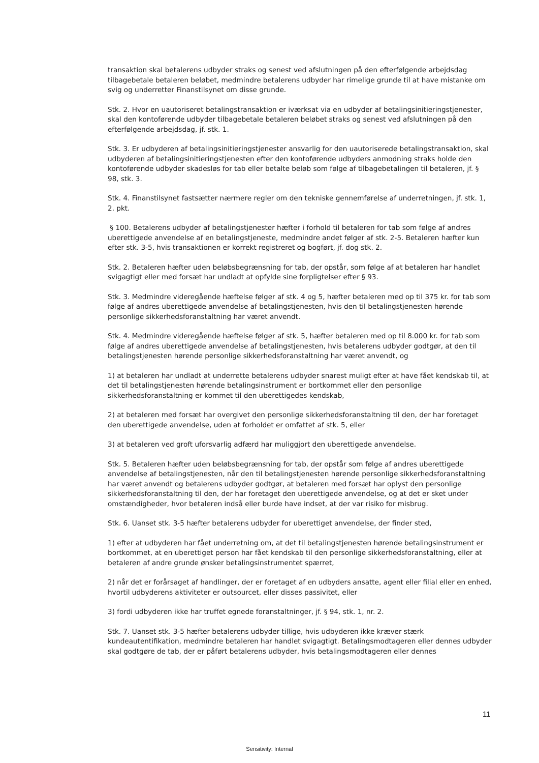transaktion skal betalerens udbyder straks og senest ved afslutningen på den efterfølgende arbejdsdag tilbagebetale betaleren beløbet, medmindre betalerens udbyder har rimelige grunde til at have mistanke om svig og underretter Finanstilsynet om disse grunde.
Stk. 2. Hvor en uautoriseret betalingstransaktion er iværksat via en udbyder af betalingsinitieringstjenester, skal den kontoførende udbyder tilbagebetale betaleren beløbet straks og senest ved afslutningen på den efterfølgende arbejdsdag, jf. stk. 1.
Stk. 3. Er udbyderen af betalingsinitieringstjenester ansvarlig for den uautoriserede betalingstransaktion, skal udbyderen af betalingsinitieringstjenesten efter den kontoførende udbyders anmodning straks holde den kontoførende udbyder skadesløs for tab eller betalte beløb som følge af tilbagebetalingen til betaleren, jf. § 98, stk. 3.
Stk. 4. Finanstilsynet fastsætter nærmere regler om den tekniske gennemførelse af underretningen, jf. stk. 1, 2. pkt.
§ 100. Betalerens udbyder af betalingstjenester hæfter i forhold til betaleren for tab som følge af andres uberettigede anvendelse af en betalingstjeneste, medmindre andet følger af stk. 2-5. Betaleren hæfter kun efter stk. 3-5, hvis transaktionen er korrekt registreret og bogført, jf. dog stk. 2.
Stk. 2. Betaleren hæfter uden beløbsbegrænsning for tab, der opstår, som følge af at betaleren har handlet svigagtigt eller med forsæt har undladt at opfylde sine forpligtelser efter § 93.
Stk. 3. Medmindre videregående hæftelse følger af stk. 4 og 5, hæfter betaleren med op til 375 kr. for tab som følge af andres uberettigede anvendelse af betalingstjenesten, hvis den til betalingstjenesten hørende personlige sikkerhedsforanstaltning har været anvendt.
Stk. 4. Medmindre videregående hæftelse følger af stk. 5, hæfter betaleren med op til 8.000 kr. for tab som følge af andres uberettigede anvendelse af betalingstjenesten, hvis betalerens udbyder godtgør, at den til betalingstjenesten hørende personlige sikkerhedsforanstaltning har været anvendt, og
1) at betaleren har undladt at underrette betalerens udbyder snarest muligt efter at have fået kendskab til, at det til betalingstjenesten hørende betalingsinstrument er bortkommet eller den personlige sikkerhedsforanstaltning er kommet til den uberettigedes kendskab,
2) at betaleren med forsæt har overgivet den personlige sikkerhedsforanstaltning til den, der har foretaget den uberettigede anvendelse, uden at forholdet er omfattet af stk. 5, eller
3) at betaleren ved groft uforsvarlig adfærd har muliggjort den uberettigede anvendelse.
Stk. 5. Betaleren hæfter uden beløbsbegrænsning for tab, der opstår som følge af andres uberettigede anvendelse af betalingstjenesten, når den til betalingstjenesten hørende personlige sikkerhedsforanstaltning har været anvendt og betalerens udbyder godtgør, at betaleren med forsæt har oplyst den personlige sikkerhedsforanstaltning til den, der har foretaget den uberettigede anvendelse, og at det er sket under omstændigheder, hvor betaleren indså eller burde have indset, at der var risiko for misbrug.
Stk. 6. Uanset stk. 3-5 hæfter betalerens udbyder for uberettiget anvendelse, der finder sted,
1) efter at udbyderen har fået underretning om, at det til betalingstjenesten hørende betalingsinstrument er bortkommet, at en uberettiget person har fået kendskab til den personlige sikkerhedsforanstaltning, eller at betaleren af andre grunde ønsker betalingsinstrumentet spærret,
2) når det er forårsaget af handlinger, der er foretaget af en udbyders ansatte, agent eller filial eller en enhed, hvortil udbyderens aktiviteter er outsourcet, eller disses passivitet, eller
3) fordi udbyderen ikke har truffet egnede foranstaltninger, jf. § 94, stk. 1, nr. 2.
Stk. 7. Uanset stk. 3-5 hæfter betalerens udbyder tillige, hvis udbyderen ikke kræver stærk kundeautentifikation, medmindre betaleren har handlet svigagtigt. Betalingsmodtageren eller dennes udbyder skal godtgøre de tab, der er påført betalerens udbyder, hvis betalingsmodtageren eller dennes
11
Sensitivity: Internal